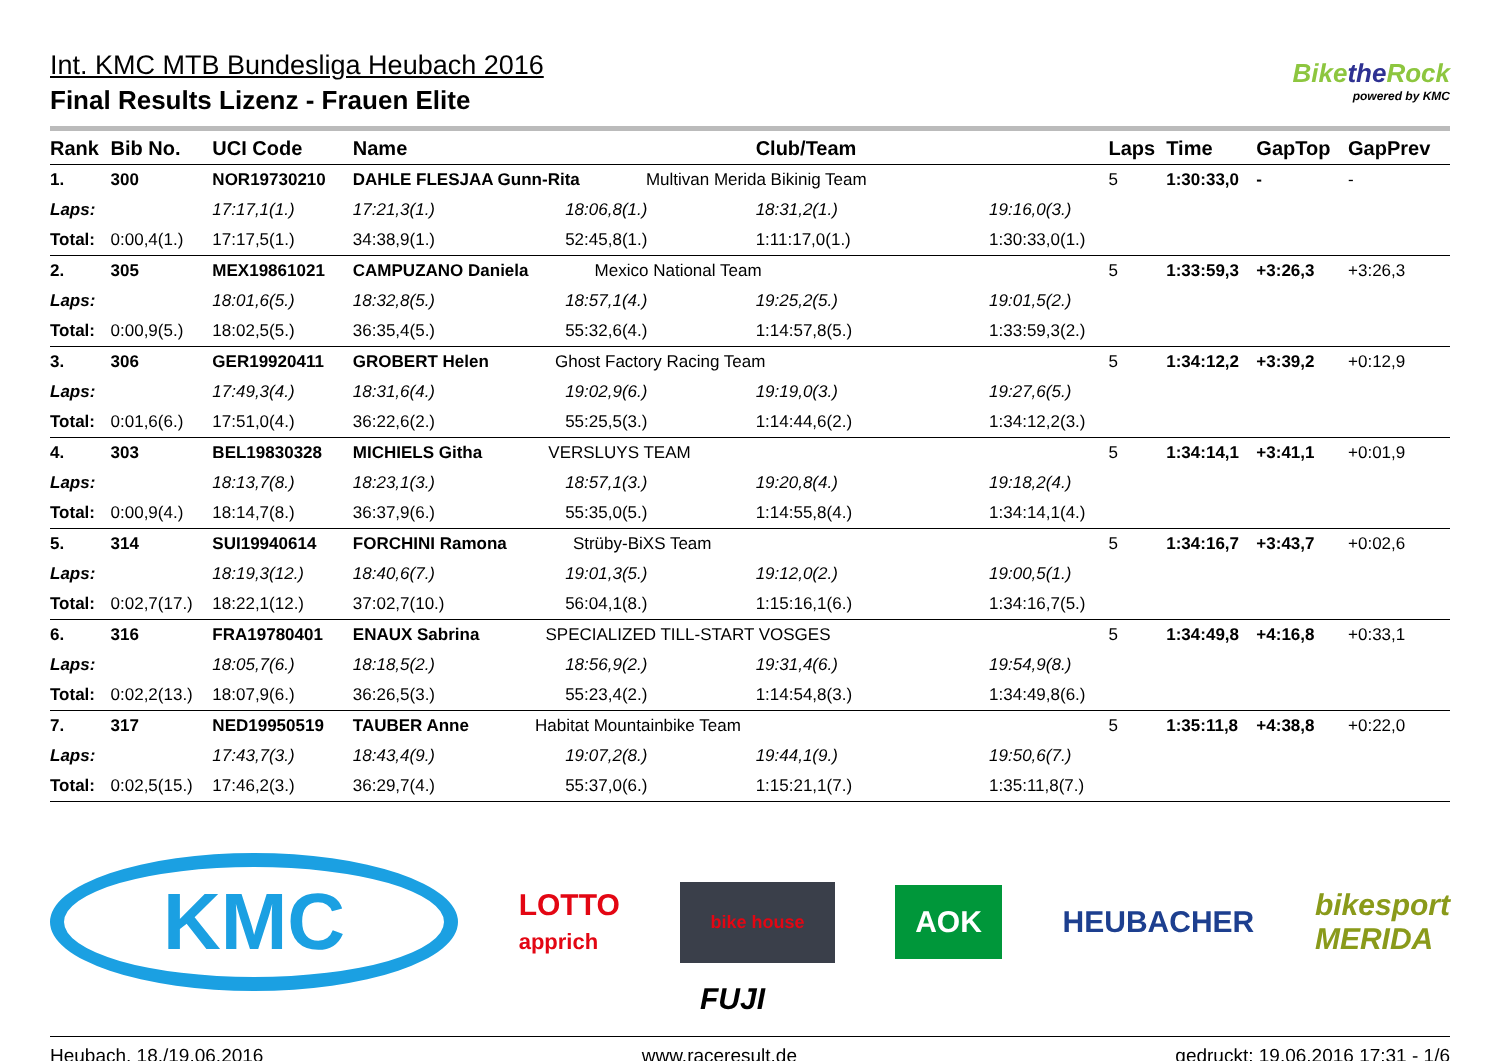Int. KMC MTB Bundesliga Heubach 2016
Final Results Lizenz - Frauen Elite
Bikethe Rock
powered by KMC
| Rank | Bib No. | UCI Code | Name | | Club/Team | | Laps | Time | GapTop | GapPrev |
| --- | --- | --- | --- | --- | --- | --- | --- | --- | --- | --- |
| 1. | 300 | NOR19730210 | DAHLE FLESJAA Gunn-Rita Multivan Merida Bikinig Team | | | | 5 | 1:30:33,0 | - | - |
| Laps: | | 17:17,1(1.) | 17:21,3(1.) | 18:06,8(1.) | 18:31,2(1.) | 19:16,0(3.) | | | | |
| Total: | 0:00,4(1.) | 17:17,5(1.) | 34:38,9(1.) | 52:45,8(1.) | 1:11:17,0(1.) | 1:30:33,0(1.) | | | | |
| 2. | 305 | MEX19861021 | CAMPUZANO Daniela Mexico National Team | | | | 5 | 1:33:59,3 | +3:26,3 | +3:26,3 |
| Laps: | | 18:01,6(5.) | 18:32,8(5.) | 18:57,1(4.) | 19:25,2(5.) | 19:01,5(2.) | | | | |
| Total: | 0:00,9(5.) | 18:02,5(5.) | 36:35,4(5.) | 55:32,6(4.) | 1:14:57,8(5.) | 1:33:59,3(2.) | | | | |
| 3. | 306 | GER19920411 | GROBERT Helen Ghost Factory Racing Team | | | | 5 | 1:34:12,2 | +3:39,2 | +0:12,9 |
| Laps: | | 17:49,3(4.) | 18:31,6(4.) | 19:02,9(6.) | 19:19,0(3.) | 19:27,6(5.) | | | | |
| Total: | 0:01,6(6.) | 17:51,0(4.) | 36:22,6(2.) | 55:25,5(3.) | 1:14:44,6(2.) | 1:34:12,2(3.) | | | | |
| 4. | 303 | BEL19830328 | MICHIELS Githa VERSLUYS TEAM | | | | 5 | 1:34:14,1 | +3:41,1 | +0:01,9 |
| Laps: | | 18:13,7(8.) | 18:23,1(3.) | 18:57,1(3.) | 19:20,8(4.) | 19:18,2(4.) | | | | |
| Total: | 0:00,9(4.) | 18:14,7(8.) | 36:37,9(6.) | 55:35,0(5.) | 1:14:55,8(4.) | 1:34:14,1(4.) | | | | |
| 5. | 314 | SUI19940614 | FORCHINI Ramona Strüby-BiXS Team | | | | 5 | 1:34:16,7 | +3:43,7 | +0:02,6 |
| Laps: | | 18:19,3(12.) | 18:40,6(7.) | 19:01,3(5.) | 19:12,0(2.) | 19:00,5(1.) | | | | |
| Total: | 0:02,7(17.) | 18:22,1(12.) | 37:02,7(10.) | 56:04,1(8.) | 1:15:16,1(6.) | 1:34:16,7(5.) | | | | |
| 6. | 316 | FRA19780401 | ENAUX Sabrina SPECIALIZED TILL-START VOSGES | | | | 5 | 1:34:49,8 | +4:16,8 | +0:33,1 |
| Laps: | | 18:05,7(6.) | 18:18,5(2.) | 18:56,9(2.) | 19:31,4(6.) | 19:54,9(8.) | | | | |
| Total: | 0:02,2(13.) | 18:07,9(6.) | 36:26,5(3.) | 55:23,4(2.) | 1:14:54,8(3.) | 1:34:49,8(6.) | | | | |
| 7. | 317 | NED19950519 | TAUBER Anne Habitat Mountainbike Team | | | | 5 | 1:35:11,8 | +4:38,8 | +0:22,0 |
| Laps: | | 17:43,7(3.) | 18:43,4(9.) | 19:07,2(8.) | 19:44,1(9.) | 19:50,6(7.) | | | | |
| Total: | 0:02,5(15.) | 17:46,2(3.) | 36:29,7(4.) | 55:37,0(6.) | 1:15:21,1(7.) | 1:35:11,8(7.) | | | | |
KMC
LOTTO
apprich
bike house
AOK
HEUBACHER
bikesport
MERIDA
FUJI
Heubach, 18./19.06.2016 www.raceresult.de gedruckt: 19.06.2016 17:31 - 1/6